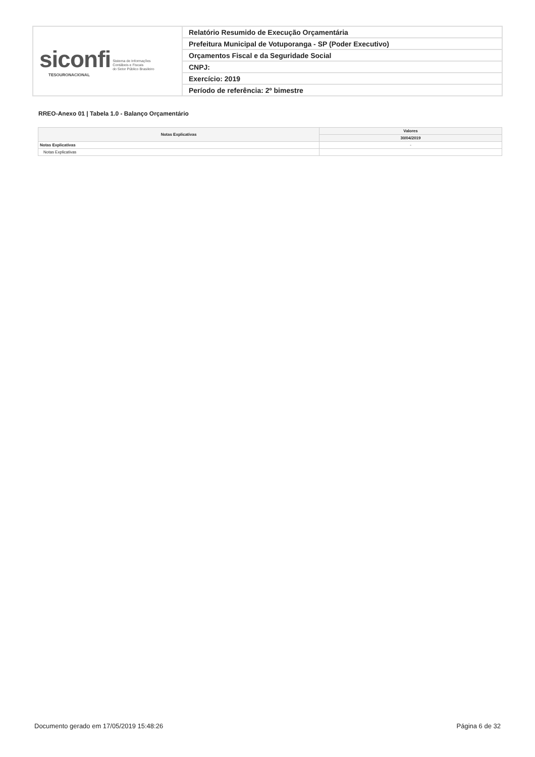| siconfi Sistema de Informações Contábeis e Fiscais do Setor Público Brasileiro TESOURONACIONAL | Relatório Resumido de Execução Orçamentária |
| | Prefeitura Municipal de Votuporanga - SP (Poder Executivo) |
| | Orçamentos Fiscal e da Seguridade Social |
| | CNPJ: |
| | Exercício: 2019 |
| | Período de referência: 2º bimestre |
RREO-Anexo 01 | Tabela 1.0 - Balanço Orçamentário
| Notas Explicativas | Valores |
| --- | --- |
| | 30/04/2019 |
| Notas Explicativas | - |
| Notas Explicativas | |
Documento gerado em 17/05/2019 15:48:26 Página 6 de 32